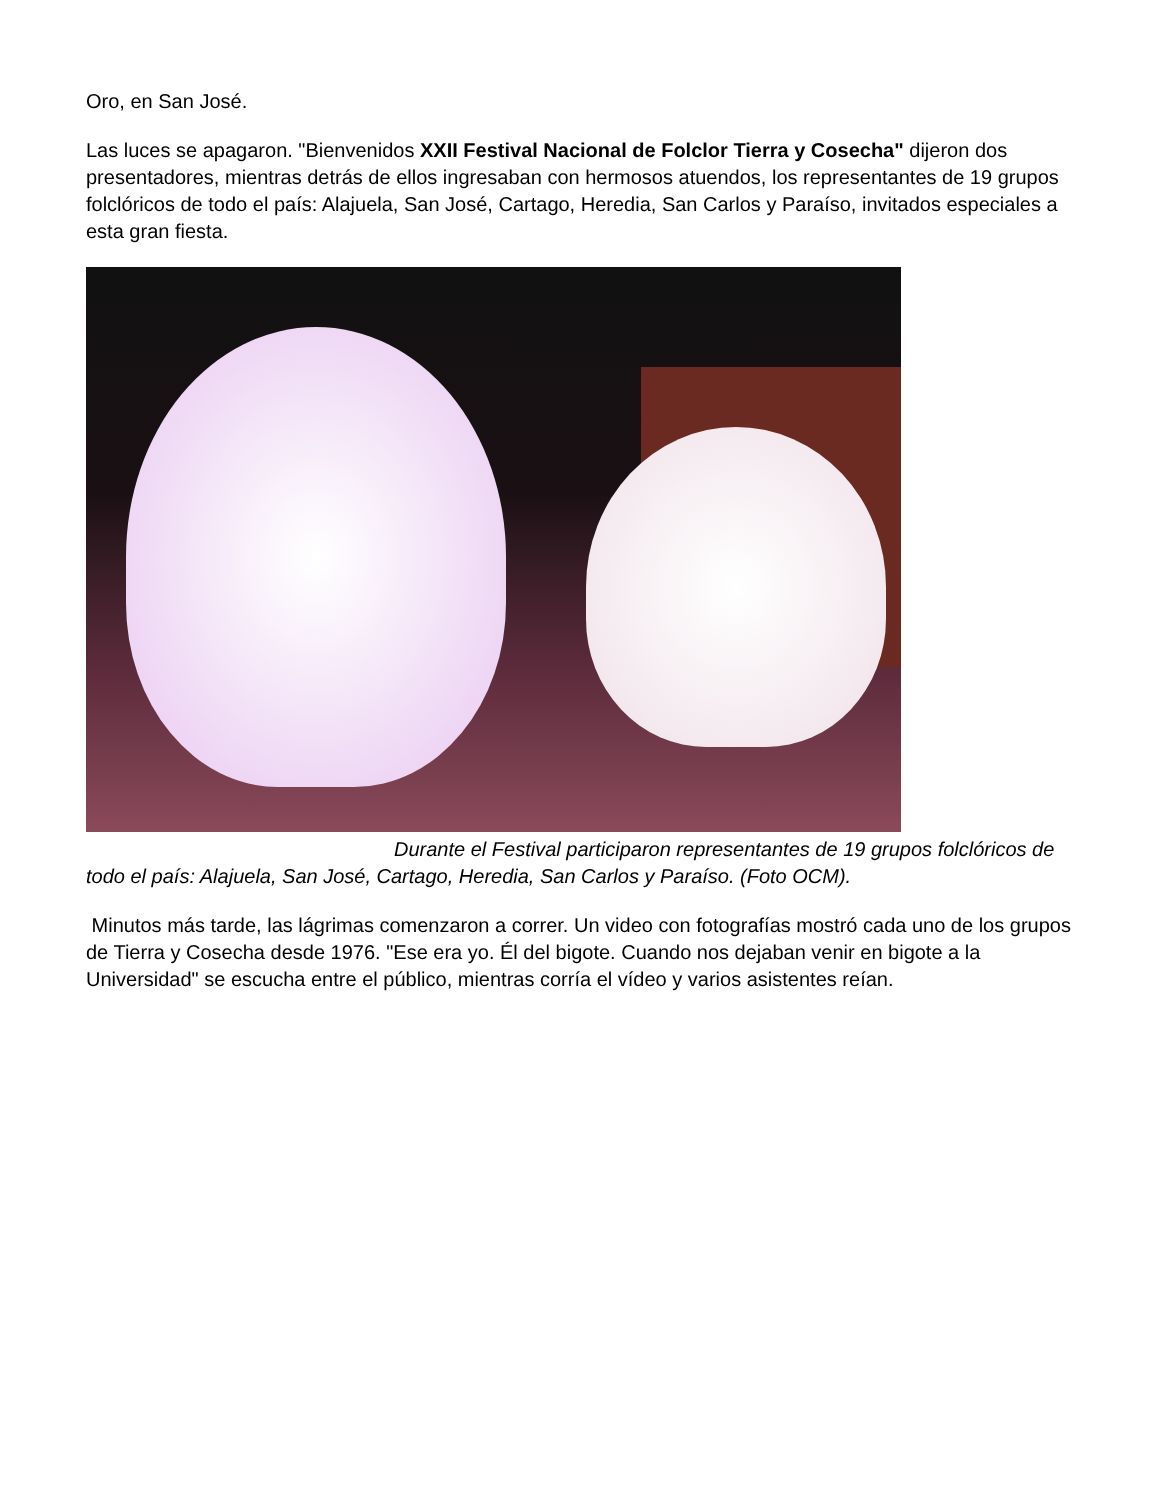Oro, en San José.
Las luces se apagaron. "Bienvenidos XXII Festival Nacional de Folclor Tierra y Cosecha" dijeron dos presentadores, mientras detrás de ellos ingresaban con hermosos atuendos, los representantes de 19 grupos folclóricos de todo el país: Alajuela, San José, Cartago, Heredia, San Carlos y Paraíso, invitados especiales a esta gran fiesta.
Durante el Festival participaron representantes de 19 grupos folclóricos de todo el país: Alajuela, San José, Cartago, Heredia, San Carlos y Paraíso. (Foto OCM).
Minutos más tarde, las lágrimas comenzaron a correr. Un video con fotografías mostró cada uno de los grupos de Tierra y Cosecha desde 1976. "Ese era yo. Él del bigote. Cuando nos dejaban venir en bigote a la Universidad" se escucha entre el público, mientras corría el vídeo y varios asistentes reían.